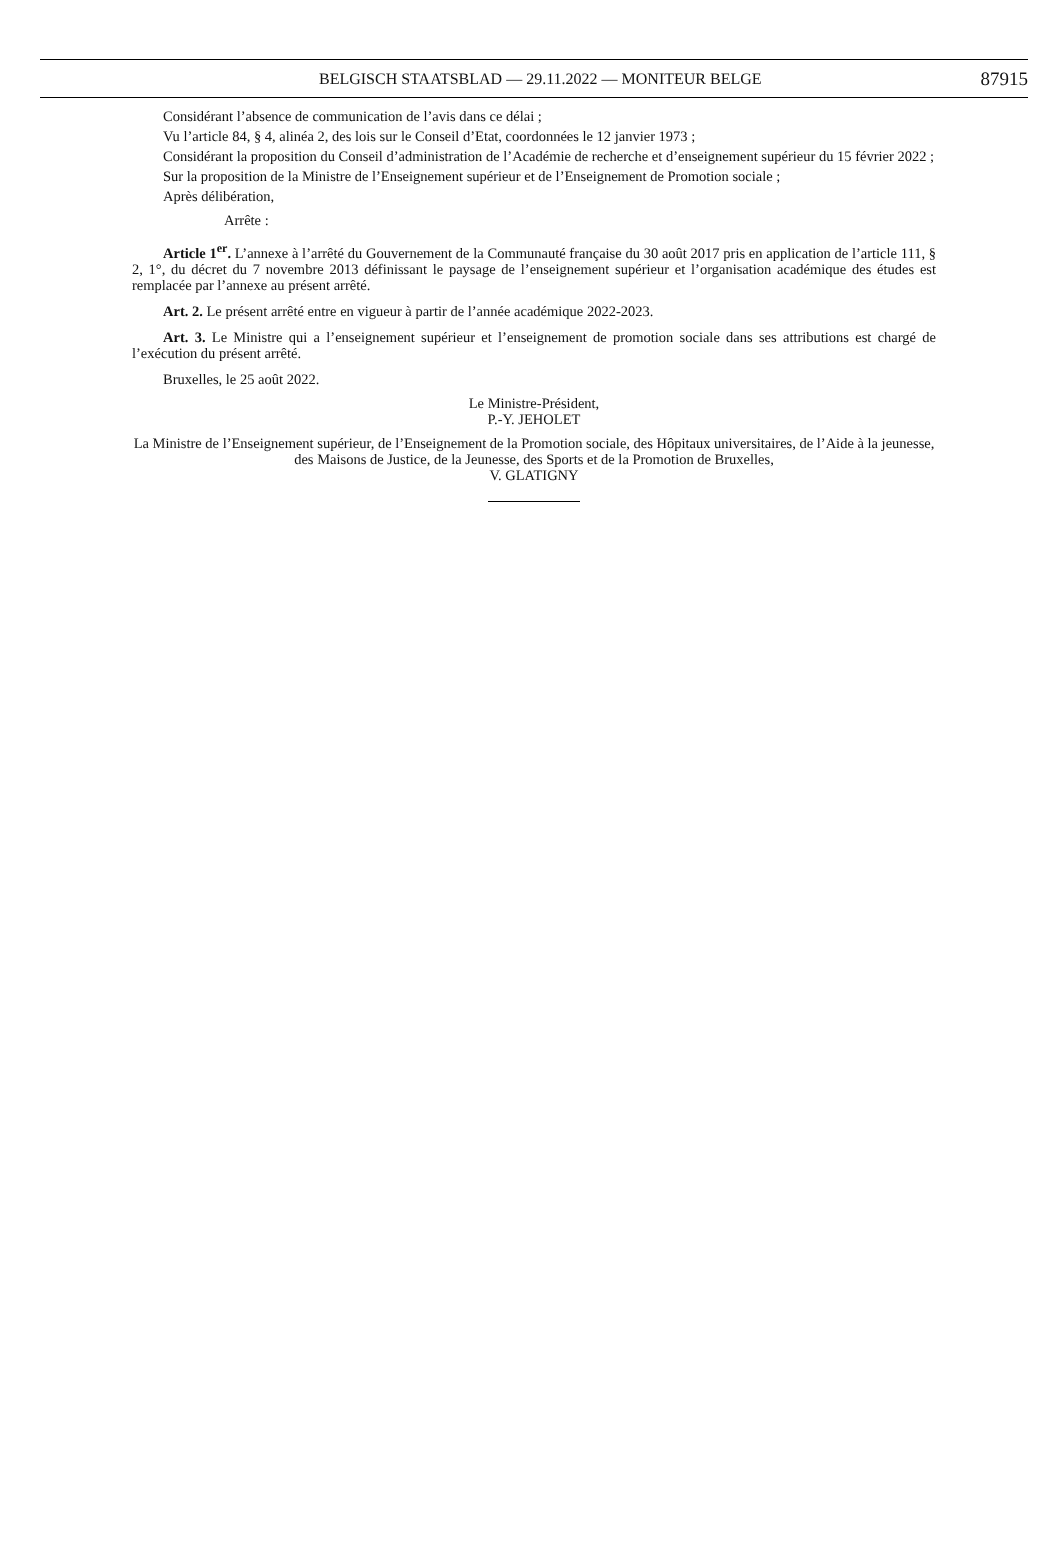BELGISCH STAATSBLAD — 29.11.2022 — MONITEUR BELGE
87915
Considérant l’absence de communication de l’avis dans ce délai ;
Vu l’article 84, § 4, alinéa 2, des lois sur le Conseil d’Etat, coordonnées le 12 janvier 1973 ;
Considérant la proposition du Conseil d’administration de l’Académie de recherche et d’enseignement supérieur du 15 février 2022 ;
Sur la proposition de la Ministre de l’Enseignement supérieur et de l’Enseignement de Promotion sociale ;
Après délibération,
Arrête :
Article 1<sup>er</sup>. L’annexe à l’arrêté du Gouvernement de la Communauté française du 30 août 2017 pris en application de l’article 111, § 2, 1°, du décret du 7 novembre 2013 définissant le paysage de l’enseignement supérieur et l’organisation académique des études est remplacée par l’annexe au présent arrêté.
Art. 2. Le présent arrêté entre en vigueur à partir de l’année académique 2022-2023.
Art. 3. Le Ministre qui a l’enseignement supérieur et l’enseignement de promotion sociale dans ses attributions est chargé de l’exécution du présent arrêté.
Bruxelles, le 25 août 2022.
Le Ministre-Président,
P.-Y. JEHOLET
La Ministre de l’Enseignement supérieur, de l’Enseignement de la Promotion sociale, des Hôpitaux universitaires, de l’Aide à la jeunesse, des Maisons de Justice, de la Jeunesse, des Sports et de la Promotion de Bruxelles,
V. GLATIGNY